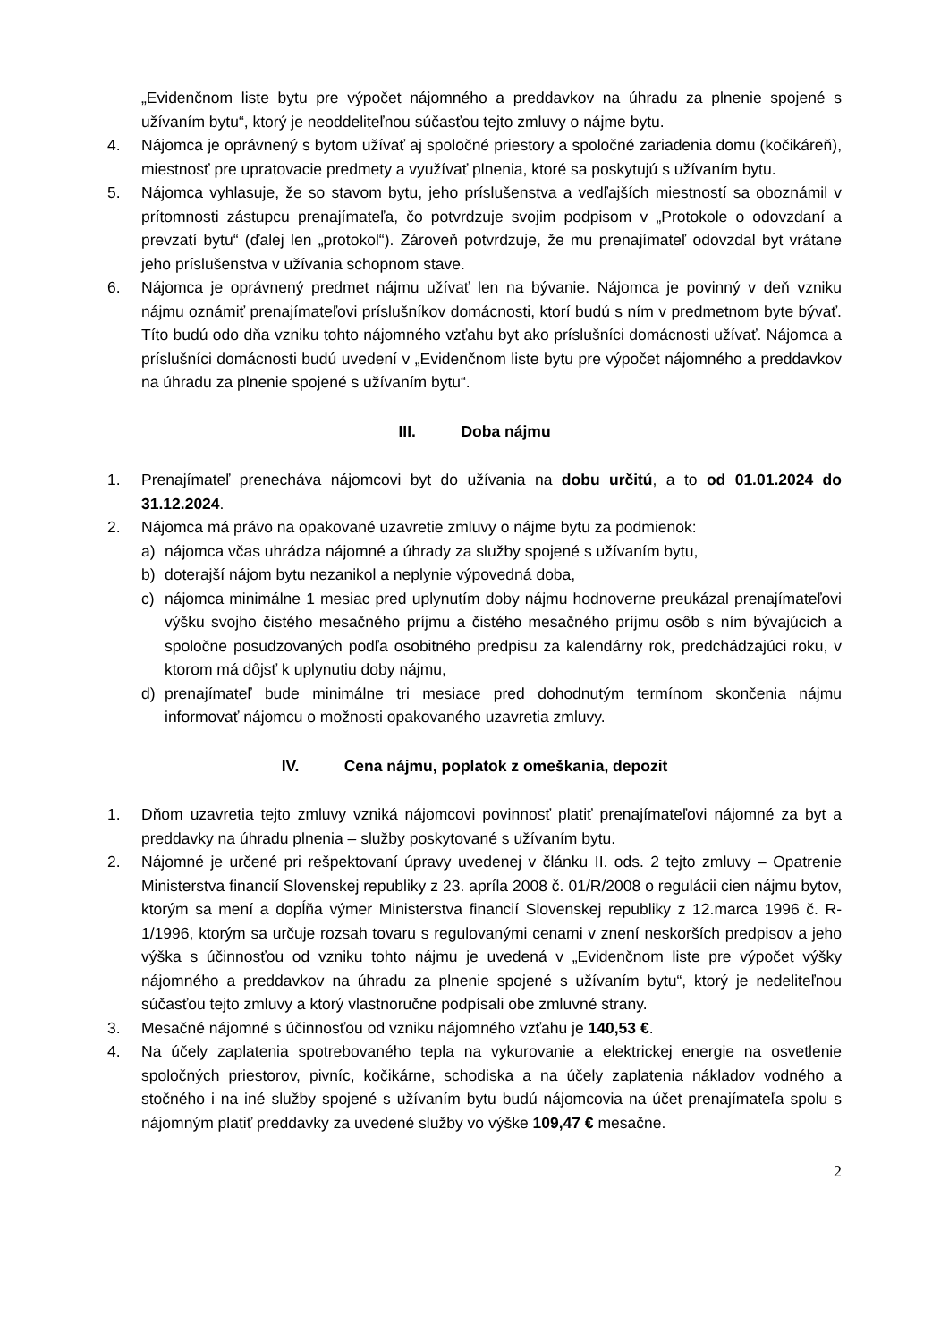„Evidenčnom liste bytu pre výpočet nájomného a preddavkov na úhradu za plnenie spojené s užívaním bytu“, ktorý je neoddeliteľnou súčasťou tejto zmluvy o nájme bytu.
4. Nájomca je oprávnený s bytom užívať aj spoločné priestory a spoločné zariadenia domu (kočikáreň), miestnosť pre upratovacie predmety a využívať plnenia, ktoré sa poskytujú s užívaním bytu.
5. Nájomca vyhlasuje, že so stavom bytu, jeho príslušenstva a vedľajších miestností sa oboznámil v prítomnosti zástupcu prenajímateľa, čo potvrdzuje svojim podpisom v „Protokole o odovzdaní a prevzatí bytu“ (ďalej len „protokol“). Zároveň potvrdzuje, že mu prenajímateľ odovzdal byt vrátane jeho príslušenstva v užívania schopnom stave.
6. Nájomca je oprávnený predmet nájmu užívať len na bývanie. Nájomca je povinný v deň vzniku nájmu oznámiť prenajímateľovi príslušníkov domácnosti, ktorí budú s ním v predmetnom byte bývať. Títo budú odo dňa vzniku tohto nájomného vzťahu byt ako príslušníci domácnosti užívať. Nájomca a príslušníci domácnosti budú uvedení v „Evidenčnom liste bytu pre výpočet nájomného a preddavkov na úhradu za plnenie spojené s užívaním bytu“.
III. Doba nájmu
1. Prenajímateľ prenecháva nájomcovi byt do užívania na dobu určitú, a to od 01.01.2024 do 31.12.2024.
2. Nájomca má právo na opakované uzavretie zmluvy o nájme bytu za podmienok:
a) nájomca včas uhrádza nájomné a úhrady za služby spojené s užívaním bytu,
b) doterajší nájom bytu nezanikol a neplynie výpovedná doba,
c) nájomca minimálne 1 mesiac pred uplynutím doby nájmu hodnoverne preukázal prenajímateľovi výšku svojho čistého mesačného príjmu a čistého mesačného príjmu osôb s ním bývajúcich a spoločne posudzovaných podľa osobitného predpisu za kalendárny rok, predchádzajúci roku, v ktorom má dôjsť k uplynutiu doby nájmu,
d) prenajímateľ bude minimálne tri mesiace pred dohodnutým termínom skončenia nájmu informovať nájomcu o možnosti opakovaného uzavretia zmluvy.
IV. Cena nájmu, poplatok z omeškania, depozit
1. Dňom uzavretia tejto zmluvy vzniká nájomcovi povinnosť platiť prenajímateľovi nájomné za byt a preddavky na úhradu plnenia – služby poskytované s užívaním bytu.
2. Nájomné je určené pri rešpektovaní úpravy uvedenej v článku II. ods. 2 tejto zmluvy – Opatrenie Ministerstva financií Slovenskej republiky z 23. apríla 2008 č. 01/R/2008 o regulácii cien nájmu bytov, ktorým sa mení a dopĺňa výmer Ministerstva financií Slovenskej republiky z 12.marca 1996 č. R-1/1996, ktorým sa určuje rozsah tovaru s regulovanými cenami v znení neskorších predpisov a jeho výška s účinnosťou od vzniku tohto nájmu je uvedená v „Evidenčnom liste pre výpočet výšky nájomného a preddavkov na úhradu za plnenie spojené s užívaním bytu“, ktorý je nedeliteľnou súčasťou tejto zmluvy a ktorý vlastnoručne podpísali obe zmluvné strany.
3. Mesačné nájomné s účinnosťou od vzniku nájomného vzťahu je 140,53 €.
4. Na účely zaplatenia spotrebovaného tepla na vykurovanie a elektrickej energie na osvetlenie spoločných priestorov, pivníc, kočikárne, schodiska a na účely zaplatenia nákladov vodného a stočného i na iné služby spojené s užívaním bytu budú nájomcovia na účet prenajímateľa spolu s nájomným platiť preddavky za uvedené služby vo výške 109,47 € mesačne.
2